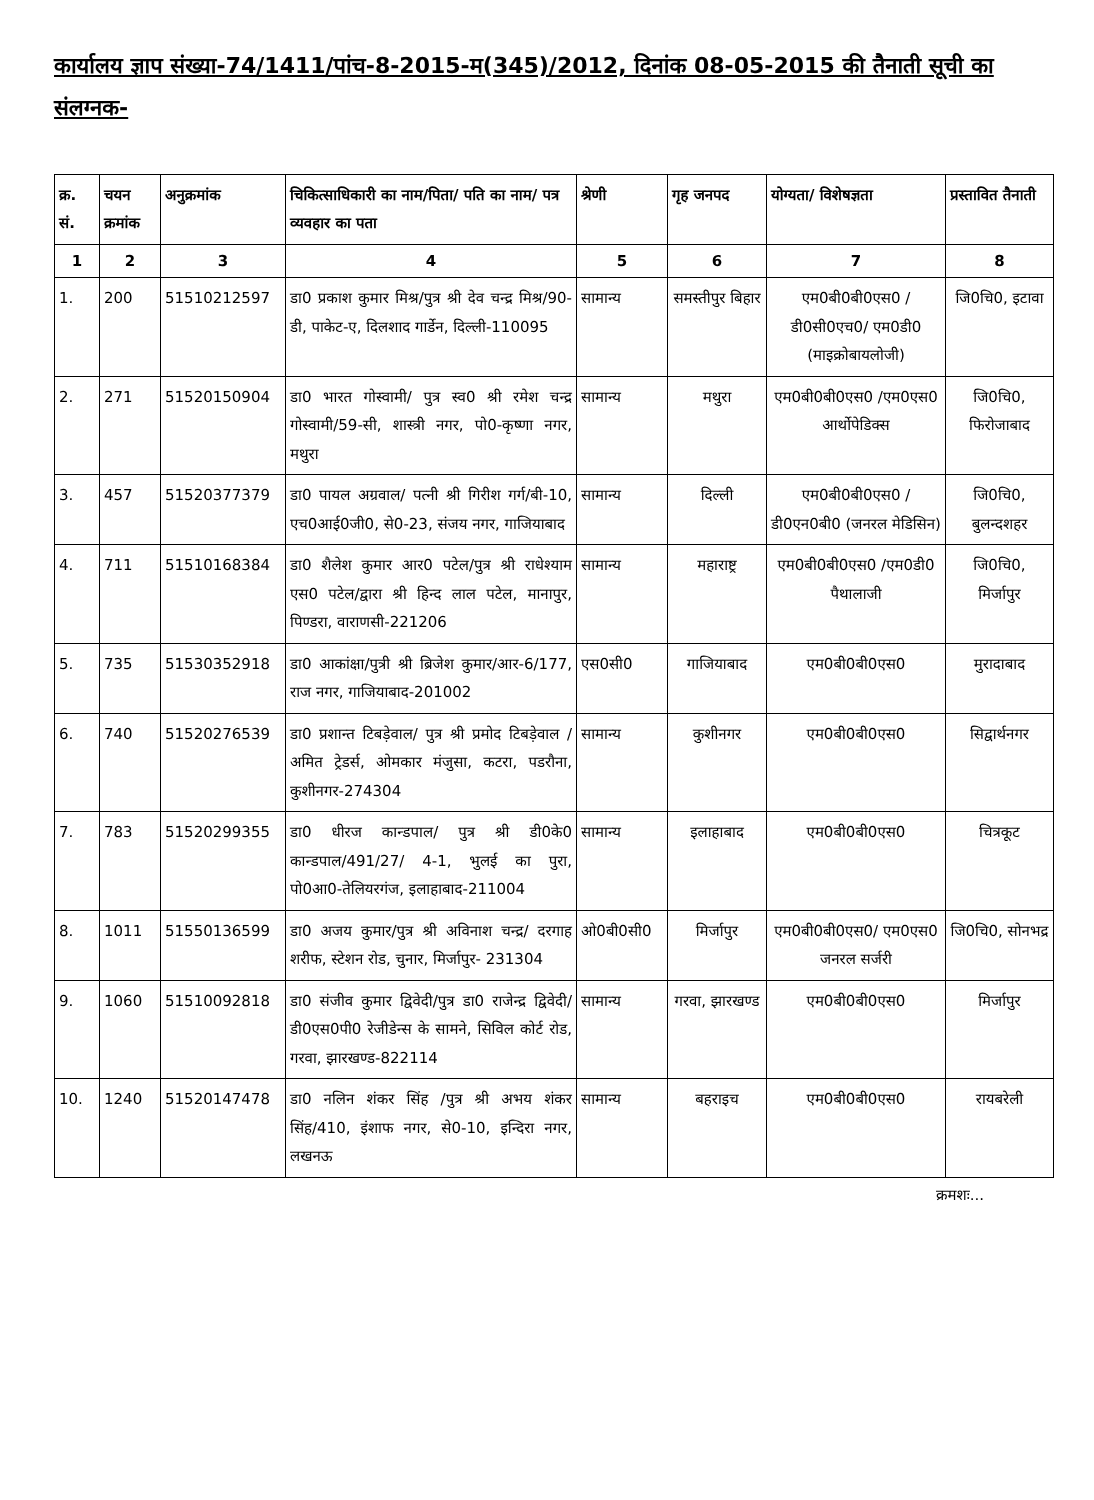कार्यालय ज्ञाप संख्या-74/1411/पांच-8-2015-म(345)/2012, दिनांक 08-05-2015 की तैनाती सूची का संलग्नक-
| क्र. सं. | चयन क्रमांक | अनुक्रमांक | चिकित्साधिकारी का नाम/पिता/ पति का नाम/ पत्र व्यवहार का पता | श्रेणी | गृह जनपद | योग्यता/ विशेषज्ञता | प्रस्तावित तैनाती |
| --- | --- | --- | --- | --- | --- | --- | --- |
| 1 | 2 | 3 | 4 | 5 | 6 | 7 | 8 |
| 1. | 200 | 51510212597 | डा0 प्रकाश कुमार मिश्र/पुत्र श्री देव चन्द्र मिश्र/90-डी, पाकेट-ए, दिलशाद गार्डेन, दिल्ली-110095 | सामान्य | समस्तीपुर बिहार | एम0बी0बी0एस0 /डी0सी0एच0/ एम0डी0 (माइक्रोबायलोजी) | जि0चि0, इटावा |
| 2. | 271 | 51520150904 | डा0 भारत गोस्वामी/ पुत्र स्व0 श्री रमेश चन्द्र गोस्वामी/59-सी, शास्त्री नगर, पो0-कृष्णा नगर, मथुरा | सामान्य | मथुरा | एम0बी0बी0एस0 /एम0एस0 आर्थोपेडिक्स | जि0चि0, फिरोजाबाद |
| 3. | 457 | 51520377379 | डा0 पायल अग्रवाल/ पत्नी श्री गिरीश गर्ग/बी-10, एच0आई0जी0, से0-23, संजय नगर, गाजियाबाद | सामान्य | दिल्ली | एम0बी0बी0एस0 /डी0एन0बी0 (जनरल मेडिसिन) | जि0चि0, बुलन्दशहर |
| 4. | 711 | 51510168384 | डा0 शैलेश कुमार आर0 पटेल/पुत्र श्री राधेश्याम एस0 पटेल/द्वारा श्री हिन्द लाल पटेल, मानापुर, पिण्डरा, वाराणसी-221206 | सामान्य | महाराष्ट्र | एम0बी0बी0एस0 /एम0डी0 पैथालाजी | जि0चि0, मिर्जापुर |
| 5. | 735 | 51530352918 | डा0 आकांक्षा/पुत्री श्री ब्रिजेश कुमार/आर-6/177, राज नगर, गाजियाबाद-201002 | एस0सी0 | गाजियाबाद | एम0बी0बी0एस0 | मुरादाबाद |
| 6. | 740 | 51520276539 | डा0 प्रशान्त टिबड़ेवाल/ पुत्र श्री प्रमोद टिबड़ेवाल /अमित ट्रेडर्स, ओमकार मंजुसा, कटरा, पडरौना, कुशीनगर-274304 | सामान्य | कुशीनगर | एम0बी0बी0एस0 | सिद्वार्थनगर |
| 7. | 783 | 51520299355 | डा0 धीरज कान्डपाल/ पुत्र श्री डी0के0 कान्डपाल/491/27/ 4-1, भुलई का पुरा, पो0आ0-तेलियरगंज, इलाहाबाद-211004 | सामान्य | इलाहाबाद | एम0बी0बी0एस0 | चित्रकूट |
| 8. | 1011 | 51550136599 | डा0 अजय कुमार/पुत्र श्री अविनाश चन्द्र/ दरगाह शरीफ, स्टेशन रोड, चुनार, मिर्जापुर- 231304 | ओ0बी0सी0 | मिर्जापुर | एम0बी0बी0एस0/ एम0एस0 जनरल सर्जरी | जि0चि0, सोनभद्र |
| 9. | 1060 | 51510092818 | डा0 संजीव कुमार द्विवेदी/पुत्र डा0 राजेन्द्र द्विवेदी/डी0एस0पी0 रेजीडेन्स के सामने, सिविल कोर्ट रोड, गरवा, झारखण्ड-822114 | सामान्य | गरवा, झारखण्ड | एम0बी0बी0एस0 | मिर्जापुर |
| 10. | 1240 | 51520147478 | डा0 नलिन शंकर सिंह /पुत्र श्री अभय शंकर सिंह/410, इंशाफ नगर, से0-10, इन्दिरा नगर, लखनऊ | सामान्य | बहराइच | एम0बी0बी0एस0 | रायबरेली |
क्रमशः...